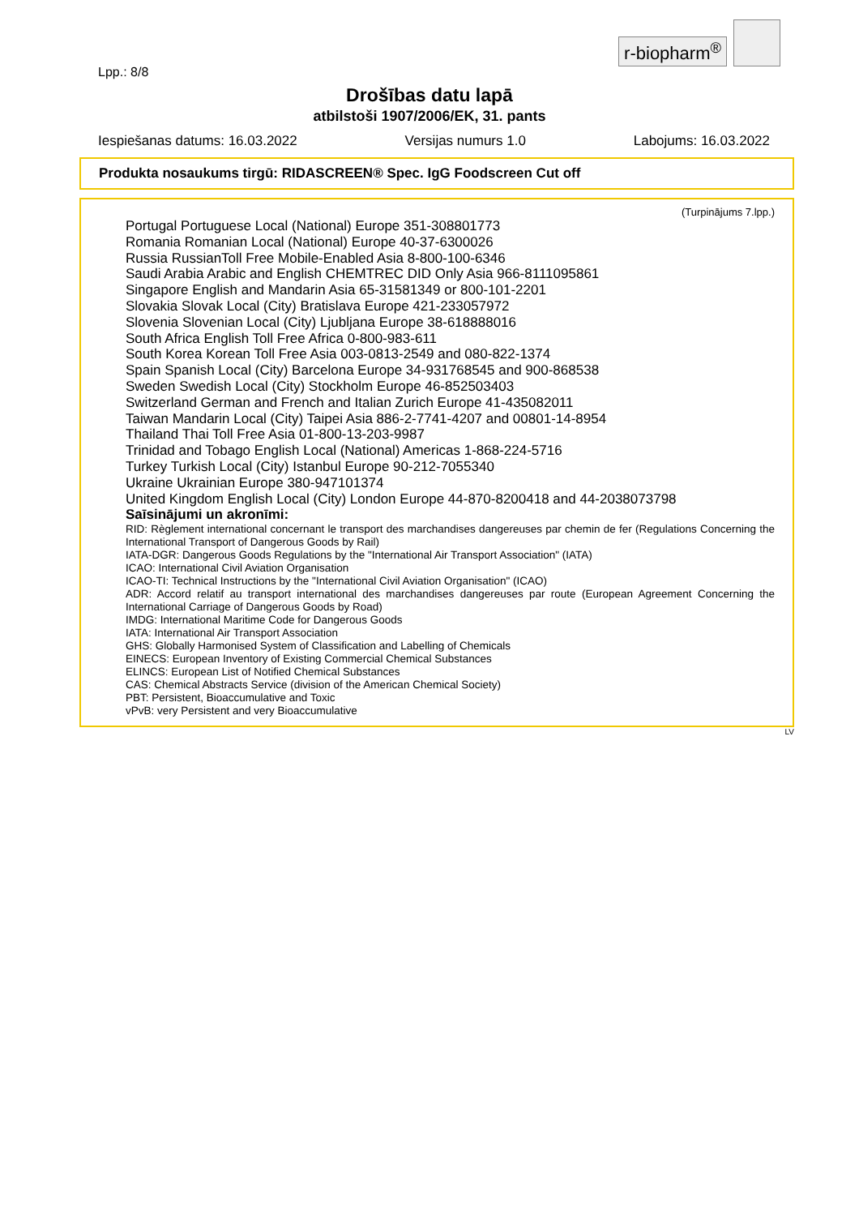r-biopharm<sup>®</sup>
Lpp.: 8/8
Drošības datu lapā
atbilstoši 1907/2006/EK, 31. pants
Iespiešanas datums: 16.03.2022 Versijas numurs 1.0 Labojums: 16.03.2022
Produkta nosaukums tirgū: RIDASCREEN® Spec. IgG Foodscreen Cut off
(Turpinājums 7.lpp.)
Portugal Portuguese Local (National) Europe 351-308801773
Romania Romanian Local (National) Europe 40-37-6300026
Russia RussianToll Free Mobile-Enabled Asia 8-800-100-6346
Saudi Arabia Arabic and English CHEMTREC DID Only Asia 966-8111095861
Singapore English and Mandarin Asia 65-31581349 or 800-101-2201
Slovakia Slovak Local (City) Bratislava Europe 421-233057972
Slovenia Slovenian Local (City) Ljubljana Europe 38-618888016
South Africa English Toll Free Africa 0-800-983-611
South Korea Korean Toll Free Asia 003-0813-2549 and 080-822-1374
Spain Spanish Local (City) Barcelona Europe 34-931768545 and 900-868538
Sweden Swedish Local (City) Stockholm Europe 46-852503403
Switzerland German and French and Italian Zurich Europe 41-435082011
Taiwan Mandarin Local (City) Taipei Asia 886-2-7741-4207 and 00801-14-8954
Thailand Thai Toll Free Asia 01-800-13-203-9987
Trinidad and Tobago English Local (National) Americas 1-868-224-5716
Turkey Turkish Local (City) Istanbul Europe 90-212-7055340
Ukraine Ukrainian Europe 380-947101374
United Kingdom English Local (City) London Europe 44-870-8200418 and 44-2038073798
Saīsinājumi un akronīmi:
RID: Règlement international concernant le transport des marchandises dangereuses par chemin de fer (Regulations Concerning the International Transport of Dangerous Goods by Rail)
IATA-DGR: Dangerous Goods Regulations by the "International Air Transport Association" (IATA)
ICAO: International Civil Aviation Organisation
ICAO-TI: Technical Instructions by the "International Civil Aviation Organisation" (ICAO)
ADR: Accord relatif au transport international des marchandises dangereuses par route (European Agreement Concerning the International Carriage of Dangerous Goods by Road)
IMDG: International Maritime Code for Dangerous Goods
IATA: International Air Transport Association
GHS: Globally Harmonised System of Classification and Labelling of Chemicals
EINECS: European Inventory of Existing Commercial Chemical Substances
ELINCS: European List of Notified Chemical Substances
CAS: Chemical Abstracts Service (division of the American Chemical Society)
PBT: Persistent, Bioaccumulative and Toxic
vPvB: very Persistent and very Bioaccumulative
LV